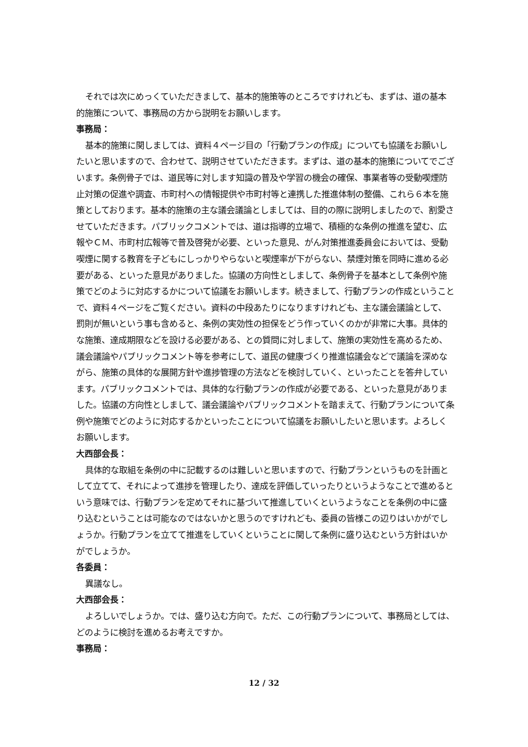それでは次にめっくていただきまして、基本的施策等のところですけれども、まずは、道の基本的施策について、事務局の方から説明をお願いします。
事務局：
基本的施策に関しましては、資料４ページ目の「行動プランの作成」についても協議をお願いしたいと思いますので、合わせて、説明させていただきます。まずは、道の基本的施策についてでございます。条例骨子では、道民等に対します知識の普及や学習の機会の確保、事業者等の受動喫煙防止対策の促進や調査、市町村への情報提供や市町村等と連携した推進体制の整備、これら６本を施策としております。基本的施策の主な議会議論としましては、目的の際に説明しましたので、割愛させていただきます。パブリックコメントでは、道は指導的立場で、積極的な条例の推進を望む、広報やＣＭ、市町村広報等で普及啓発が必要、といった意見、がん対策推進委員会においては、受動喫煙に関する教育を子どもにしっかりやらないと喫煙率が下がらない、禁煙対策を同時に進める必要がある、といった意見がありました。協議の方向性としまして、条例骨子を基本として条例や施策でどのように対応するかについて協議をお願いします。続きまして、行動プランの作成ということで、資料４ページをご覧ください。資料の中段あたりになりますけれども、主な議会議論として、罰則が無いという事も含めると、条例の実効性の担保をどう作っていくのかが非常に大事。具体的な施策、達成期限などを設ける必要がある、との質問に対しまして、施策の実効性を高めるため、議会議論やパブリックコメント等を参考にして、道民の健康づくり推進協議会などで議論を深めながら、施策の具体的な展開方針や進捗管理の方法などを検討していく、といったことを答弁しています。パブリックコメントでは、具体的な行動プランの作成が必要である、といった意見がありました。協議の方向性としまして、議会議論やパブリックコメントを踏まえて、行動プランについて条例や施策でどのように対応するかといったことについて協議をお願いしたいと思います。よろしくお願いします。
大西部会長：
具体的な取組を条例の中に記載するのは難しいと思いますので、行動プランというものを計画として立てて、それによって進捗を管理したり、達成を評価していったりというようなことで進めるという意味では、行動プランを定めてそれに基づいて推進していくというようなことを条例の中に盛り込むということは可能なのではないかと思うのですけれども、委員の皆様この辺りはいかがでしょうか。行動プランを立てて推進をしていくということに関して条例に盛り込むという方針はいかがでしょうか。
各委員：
異議なし。
大西部会長：
よろしいでしょうか。では、盛り込む方向で。ただ、この行動プランについて、事務局としては、どのように検討を進めるお考えですか。
事務局：
12 / 32